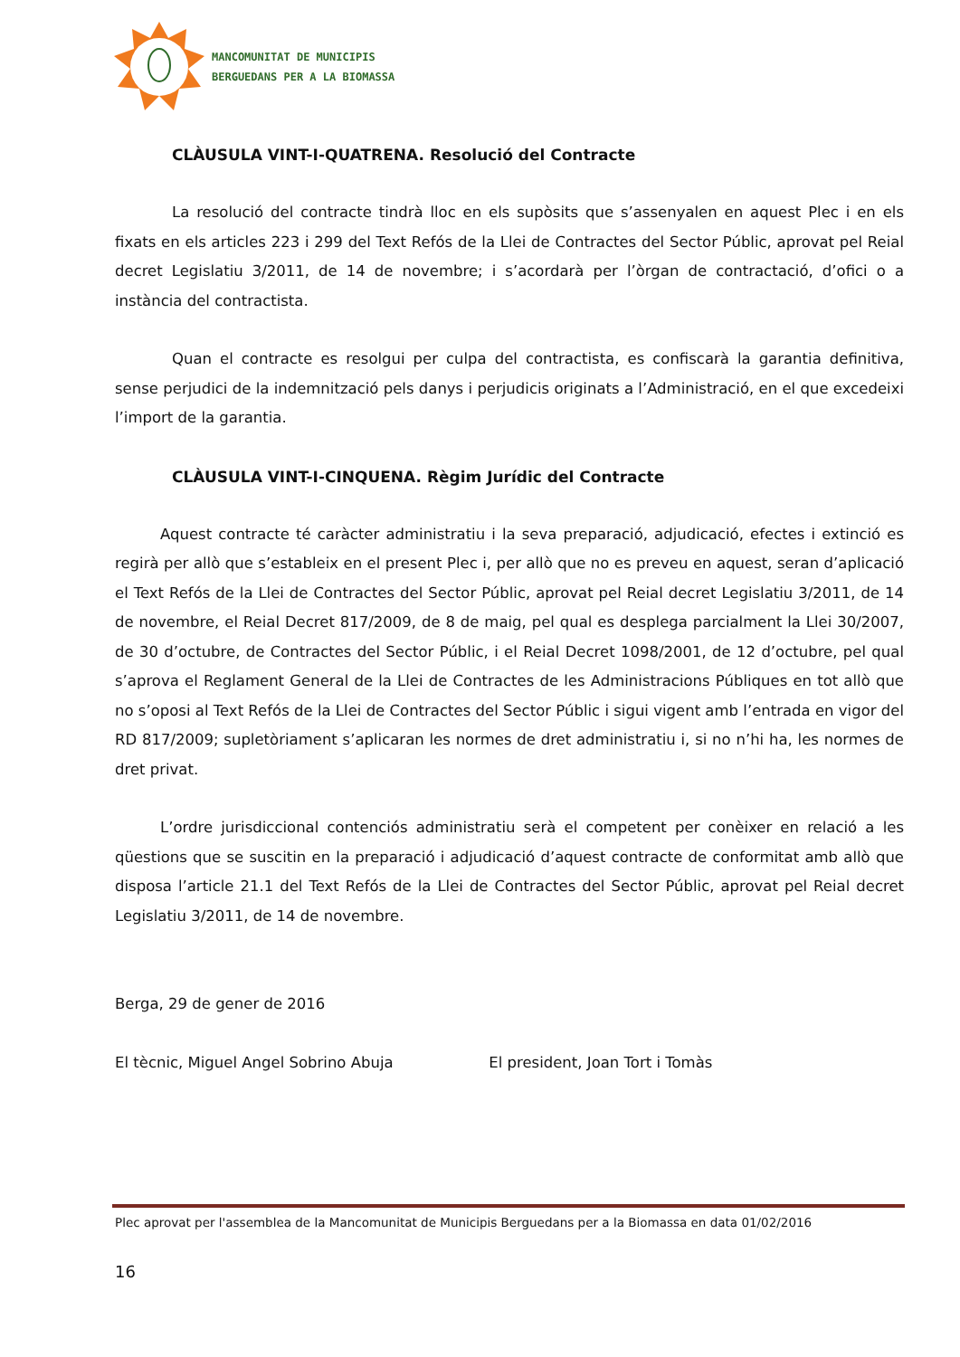MANCOMUNITAT DE MUNICIPIS
BERGUEDANS PER A LA BIOMASSA
CLÀUSULA VINT-I-QUATRENA. Resolució del Contracte
La resolució del contracte tindrà lloc en els supòsits que s’assenyalen en aquest Plec i en els fixats en els articles 223 i 299 del Text Refós de la Llei de Contractes del Sector Públic, aprovat pel Reial decret Legislatiu 3/2011, de 14 de novembre; i s’acordarà per l’òrgan de contractació, d’ofici o a instància del contractista.
Quan el contracte es resolgui per culpa del contractista, es confiscarà la garantia definitiva, sense perjudici de la indemnització pels danys i perjudicis originats a l’Administració, en el que excedeixi l’import de la garantia.
CLÀUSULA VINT-I-CINQUENA. Règim Jurídic del Contracte
Aquest contracte té caràcter administratiu i la seva preparació, adjudicació, efectes i extinció es regirà per allò que s’estableix en el present Plec i, per allò que no es preveu en aquest, seran d’aplicació el Text Refós de la Llei de Contractes del Sector Públic, aprovat pel Reial decret Legislatiu 3/2011, de 14 de novembre, el Reial Decret 817/2009, de 8 de maig, pel qual es desplega parcialment la Llei 30/2007, de 30 d’octubre, de Contractes del Sector Públic, i el Reial Decret 1098/2001, de 12 d’octubre, pel qual s’aprova el Reglament General de la Llei de Contractes de les Administracions Públiques en tot allò que no s’oposi al Text Refós de la Llei de Contractes del Sector Públic i sigui vigent amb l’entrada en vigor del RD 817/2009; supletòriament s’aplicaran les normes de dret administratiu i, si no n’hi ha, les normes de dret privat.
L’ordre jurisdiccional contenciós administratiu serà el competent per conèixer en relació a les qüestions que se suscitin en la preparació i adjudicació d’aquest contracte de conformitat amb allò que disposa l’article 21.1 del Text Refós de la Llei de Contractes del Sector Públic, aprovat pel Reial decret Legislatiu 3/2011, de 14 de novembre.
Berga, 29 de gener de 2016
El tècnic, Miguel Angel Sobrino Abuja El president, Joan Tort i Tomàs
Plec aprovat per l'assemblea de la Mancomunitat de Municipis Berguedans per a la Biomassa en data 01/02/2016
16